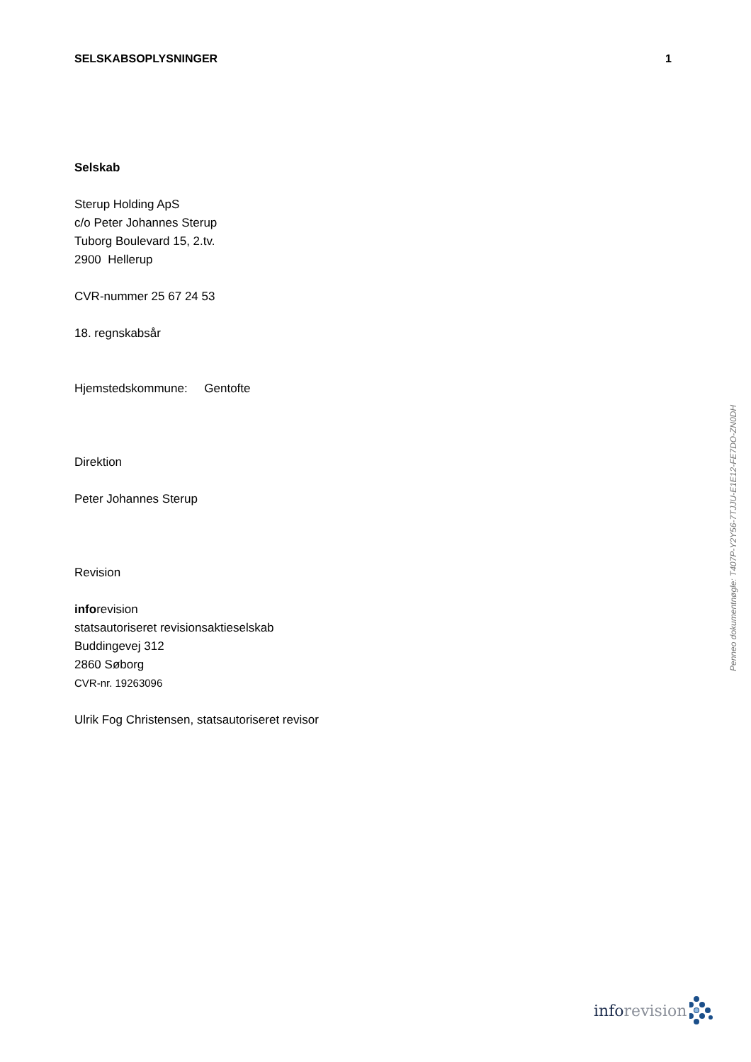SELSKABSOPLYSNINGER 1
Selskab
Sterup Holding ApS
c/o Peter Johannes Sterup
Tuborg Boulevard 15, 2.tv.
2900 Hellerup
CVR-nummer 25 67 24 53
18. regnskabsår
Hjemstedskommune: Gentofte
Direktion
Peter Johannes Sterup
Revision
inforevision
statsautoriseret revisionsaktieselskab
Buddingevej 312
2860 Søborg
CVR-nr. 19263096
Ulrik Fog Christensen, statsautoriseret revisor
Penneo dokumentnøgle: T407P-Y2Y56-7TJJU-E1E12-FE7DO-ZN0DH
info revision